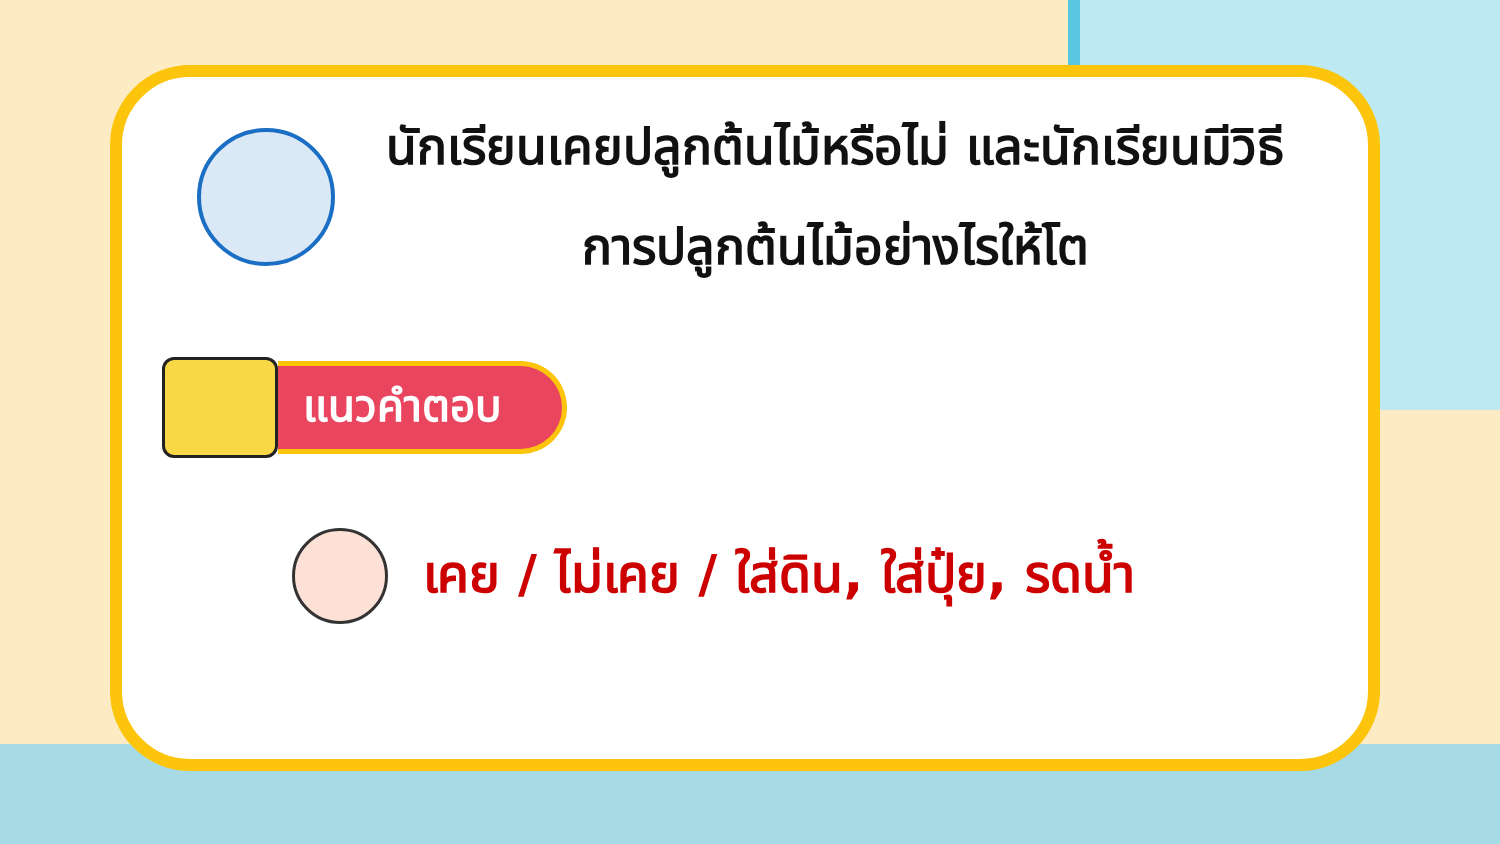นักเรียนเคยปลูกต้นไม้หรือไม่ และนักเรียนมีวิธีการปลูกต้นไม้อย่างไรให้โต
แนวคำตอบ
เคย / ไม่เคย / ใส่ดิน, ใส่ปุ๋ย, รดน้ำ